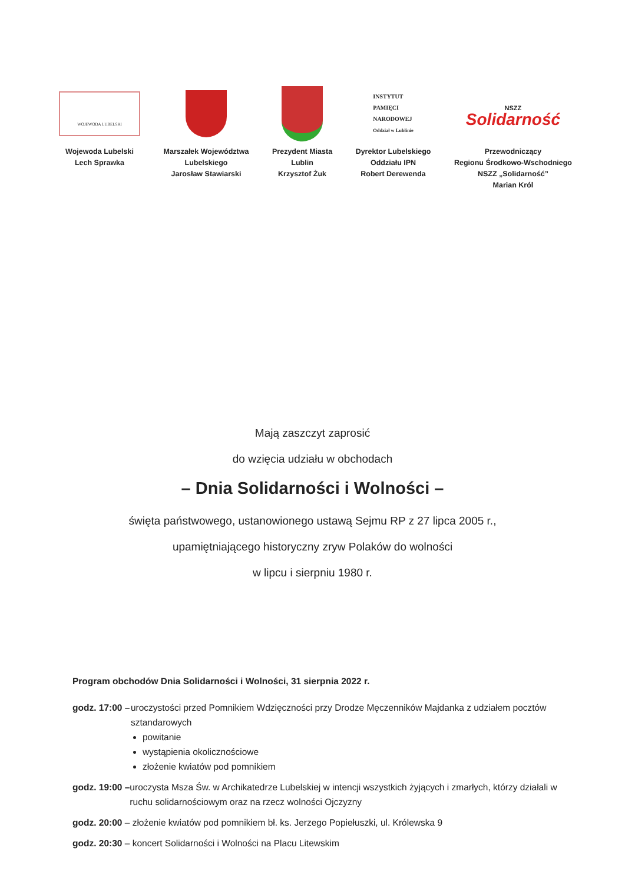WOJEWODA LUBELSKI
Wojewoda Lubelski
Lech Sprawka
Marszałek Województwa
Lubelskiego
Jarosław Stawiarski
Prezydent Miasta
Lublin
Krzysztof Żuk
INSTYTUT
PAMIĘCI
NARODOWEJ
Oddział w Lublinie
Dyrektor Lubelskiego
Oddziału IPN
Robert Derewenda
NSZZ
Solidarność
Przewodniczący
Regionu Środkowo-Wschodniego
NSZZ „Solidarność”
Marian Król
Mają zaszczyt zaprosić
do wzięcia udziału w obchodach
– Dnia Solidarności i Wolności –
święta państwowego, ustanowionego ustawą Sejmu RP z 27 lipca 2005 r.,
upamiętniającego historyczny zryw Polaków do wolności
w lipcu i sierpniu 1980 r.
Program obchodów Dnia Solidarności i Wolności, 31 sierpnia 2022 r.
godz. 17:00 – uroczystości przed Pomnikiem Wdzięczności przy Drodze Męczenników Majdanka z udziałem pocztów sztandarowych
powitanie
wystąpienia okolicznościowe
złożenie kwiatów pod pomnikiem
godz. 19:00 – uroczysta Msza Św. w Archikatedrze Lubelskiej w intencji wszystkich żyjących i zmarłych, którzy działali w ruchu solidarnościowym oraz na rzecz wolności Ojczyzny
godz. 20:00 – złożenie kwiatów pod pomnikiem bł. ks. Jerzego Popiełuszki, ul. Królewska 9
godz. 20:30 – koncert Solidarności i Wolności na Placu Litewskim